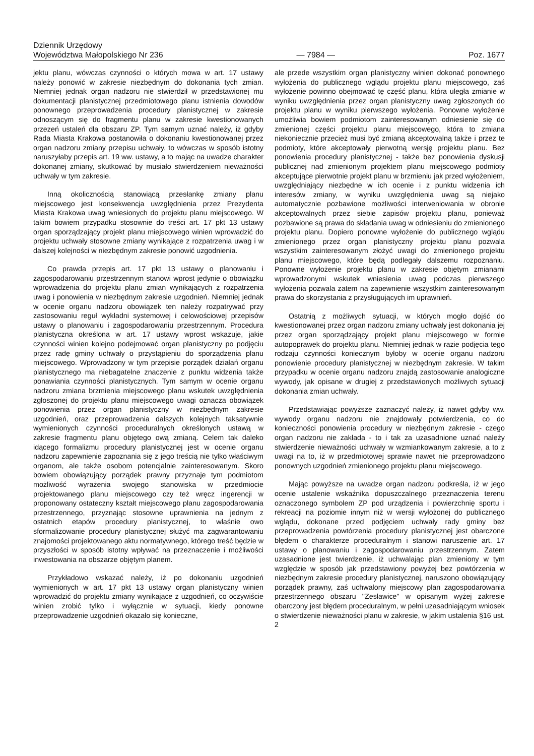Dziennik Urzędowy
Województwa Małopolskiego Nr 236
— 7984 —
Poz. 1677
jektu planu, wówczas czynności o których mowa w art. 17 ustawy należy ponowić w zakresie niezbędnym do dokonania tych zmian. Niemniej jednak organ nadzoru nie stwierdził w przedstawionej mu dokumentacji planistycznej przedmiotowego planu istnienia dowodów ponownego przeprowadzenia procedury planistycznej w zakresie odnoszącym się do fragmentu planu w zakresie kwestionowanych przezeń ustaleń dla obszaru ZP. Tym samym uznać należy, iż gdyby Rada Miasta Krakowa postanowiła o dokonaniu kwestionowanej przez organ nadzoru zmiany przepisu uchwały, to wówczas w sposób istotny naruszyłaby przepis art. 19 ww. ustawy, a to mając na uwadze charakter dokonanej zmiany, skutkować by musiało stwierdzeniem nieważności uchwały w tym zakresie.
Inną okolicznością stanowiącą przesłankę zmiany planu miejscowego jest konsekwencja uwzględnienia przez Prezydenta Miasta Krakowa uwag wniesionych do projektu planu miejscowego. W takim bowiem przypadku stosownie do treści art. 17 pkt 13 ustawy organ sporządzający projekt planu miejscowego winien wprowadzić do projektu uchwały stosowne zmiany wynikające z rozpatrzenia uwag i w dalszej kolejności w niezbędnym zakresie ponowić uzgodnienia.
Co prawda przepis art. 17 pkt 13 ustawy o planowaniu i zagospodarowaniu przestrzennym stanowi wprost jedynie o obowiązku wprowadzenia do projektu planu zmian wynikających z rozpatrzenia uwag i ponowienia w niezbędnym zakresie uzgodnień. Niemniej jednak w ocenie organu nadzoru obowiązek ten należy rozpatrywać przy zastosowaniu reguł wykładni systemowej i celowościowej przepisów ustawy o planowaniu i zagospodarowaniu przestrzennym. Procedura planistyczna określona w art. 17 ustawy wprost wskazuje, jakie czynności winien kolejno podejmować organ planistyczny po podjęciu przez radę gminy uchwały o przystąpieniu do sporządzenia planu miejscowego. Wprowadzony w tym przepisie porządek działań organu planistycznego ma niebagatelne znaczenie z punktu widzenia także ponawiania czynności planistycznych. Tym samym w ocenie organu nadzoru zmiana brzmienia miejscowego planu wskutek uwzględnienia zgłoszonej do projektu planu miejscowego uwagi oznacza obowiązek ponowienia przez organ planistyczny w niezbędnym zakresie uzgodnień, oraz przeprowadzenia dalszych kolejnych taksatywnie wymienionych czynności proceduralnych określonych ustawą w zakresie fragmentu planu objętego ową zmianą. Celem tak daleko idącego formalizmu procedury planistycznej jest w ocenie organu nadzoru zapewnienie zapoznania się z jego treścią nie tylko właściwym organom, ale także osobom potencjalnie zainteresowanym. Skoro bowiem obowiązujący porządek prawny przyznaje tym podmiotom możliwość wyrażenia swojego stanowiska w przedmiocie projektowanego planu miejscowego czy też wręcz ingerencji w proponowany ostateczny kształt miejscowego planu zagospodarowania przestrzennego, przyznając stosowne uprawnienia na jednym z ostatnich etapów procedury planistycznej, to właśnie owo sformalizowanie procedury planistycznej służyć ma zagwarantowaniu znajomości projektowanego aktu normatywnego, którego treść będzie w przyszłości w sposób istotny wpływać na przeznaczenie i możliwości inwestowania na obszarze objętym planem.
Przykładowo wskazać należy, iż po dokonaniu uzgodnień wymienionych w art. 17 pkt 13 ustawy organ planistyczny winien wprowadzić do projektu zmiany wynikające z uzgodnień, co oczywiście winien zrobić tylko i wyłącznie w sytuacji, kiedy ponowne przeprowadzenie uzgodnień okazało się konieczne,
ale przede wszystkim organ planistyczny winien dokonać ponownego wyłożenia do publicznego wglądu projektu planu miejscowego, zaś wyłożenie powinno obejmować tę część planu, która uległa zmianie w wyniku uwzględnienia przez organ planistyczny uwag zgłoszonych do projektu planu w wyniku pierwszego wyłożenia. Ponowne wyłożenie umożliwia bowiem podmiotom zainteresowanym odniesienie się do zmienionej części projektu planu miejscowego, która to zmiana niekoniecznie przecież musi być zmianą akceptowalną także i przez te podmioty, które akceptowały pierwotną wersję projektu planu. Bez ponowienia procedury planistycznej - także bez ponowienia dyskusji publicznej nad zmienionym projektem planu miejscowego podmioty akceptujące pierwotnie projekt planu w brzmieniu jak przed wyłożeniem, uwzględniający niezbędne w ich ocenie i z punktu widzenia ich interesów zmiany, w wyniku uwzględnienia uwag są niejako automatycznie pozbawione możliwości interweniowania w obronie akceptowalnych przez siebie zapisów projektu planu, ponieważ pozbawione są prawa do składania uwag w odniesieniu do zmienionego projektu planu. Dopiero ponowne wyłożenie do publicznego wglądu zmienionego przez organ planistyczny projektu planu pozwala wszystkim zainteresowanym złożyć uwagi do zmienionego projektu planu miejscowego, które będą podlegały dalszemu rozpoznaniu. Ponowne wyłożenie projektu planu w zakresie objętym zmianami wprowadzonymi wskutek wniesienia uwag podczas pierwszego wyłożenia pozwala zatem na zapewnienie wszystkim zainteresowanym prawa do skorzystania z przysługujących im uprawnień.
Ostatnią z możliwych sytuacji, w których mogło dojść do kwestionowanej przez organ nadzoru zmiany uchwały jest dokonania jej przez organ sporządzający projekt planu miejscowego w formie autopoprawek do projektu planu. Niemniej jednak w razie podjęcia tego rodzaju czynności koniecznym byłoby w ocenie organu nadzoru ponowienie procedury planistycznej w niezbędnym zakresie. W takim przypadku w ocenie organu nadzoru znajdą zastosowanie analogiczne wywody, jak opisane w drugiej z przedstawionych możliwych sytuacji dokonania zmian uchwały.
Przedstawiając powyższe zaznaczyć należy, iż nawet gdyby ww. wywody organu nadzoru nie znajdowały potwierdzenia, co do konieczności ponowienia procedury w niezbędnym zakresie - czego organ nadzoru nie zakłada - to i tak za uzasadnione uznać należy stwierdzenie nieważności uchwały w wzmiankowanym zakresie, a to z uwagi na to, iż w przedmiotowej sprawie nawet nie przeprowadzono ponownych uzgodnień zmienionego projektu planu miejscowego.
Mając powyższe na uwadze organ nadzoru podkreśla, iż w jego ocenie ustalenie wskaźnika dopuszczalnego przeznaczenia terenu oznaczonego symbolem ZP pod urządzenia i powierzchnię sportu i rekreacji na poziomie innym niż w wersji wyłożonej do publicznego wglądu, dokonane przed podjęciem uchwały rady gminy bez przeprowadzenia powtórzenia procedury planistycznej jest obarczone błędem o charakterze proceduralnym i stanowi naruszenie art. 17 ustawy o planowaniu i zagospodarowaniu przestrzennym. Zatem uzasadnione jest twierdzenie, iż uchwalając plan zmieniony w tym względzie w sposób jak przedstawiony powyżej bez powtórzenia w niezbędnym zakresie procedury planistycznej, naruszono obowiązujący porządek prawny, zaś uchwalony miejscowy plan zagospodarowania przestrzennego obszaru "Zesławice" w opisanym wyżej zakresie obarczony jest błędem proceduralnym, w pełni uzasadniającym wniosek o stwierdzenie nieważności planu w zakresie, w jakim ustalenia §16 ust. 2